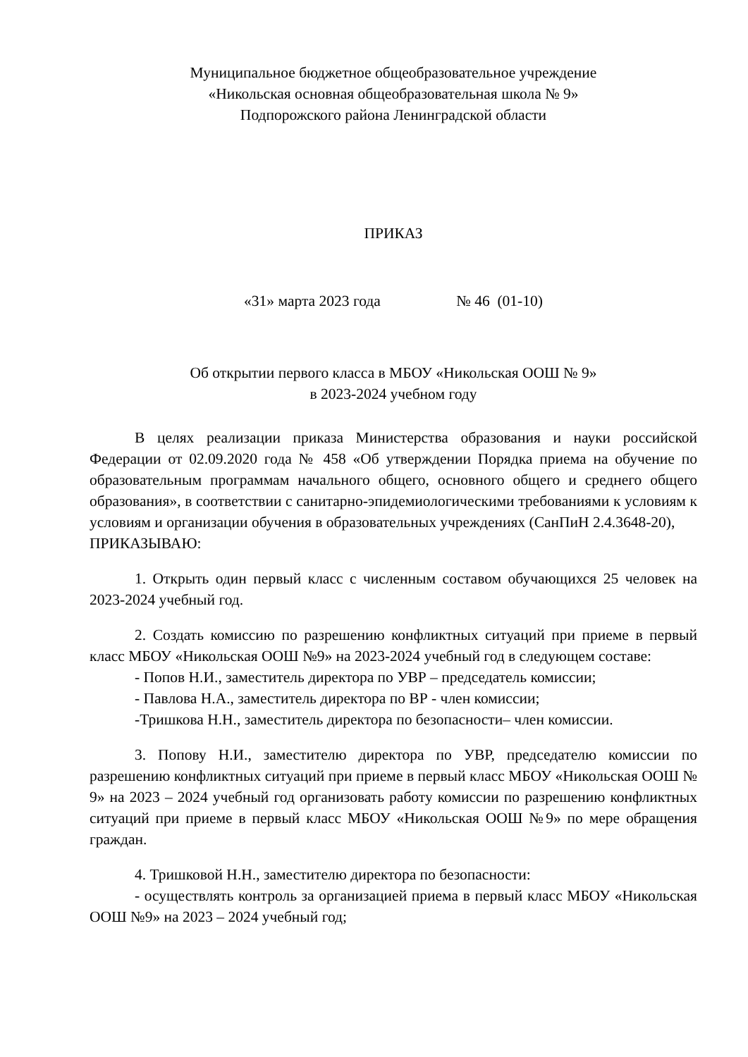Муниципальное бюджетное общеобразовательное учреждение
«Никольская основная общеобразовательная школа № 9»
Подпорожского района Ленинградской области
ПРИКАЗ
«31» марта 2023 года № 46 (01-10)
Об открытии первого класса в МБОУ «Никольская ООШ № 9»
в 2023-2024 учебном году
В целях реализации приказа Министерства образования и науки российской Федерации от 02.09.2020 года № 458 «Об утверждении Порядка приема на обучение по образовательным программам начального общего, основного общего и среднего общего образования», в соответствии с санитарно-эпидемиологическими требованиями к условиям к условиям и организации обучения в образовательных учреждениях (СанПиН 2.4.3648-20),
ПРИКАЗЫВАЮ:
1. Открыть один первый класс с численным составом обучающихся 25 человек на 2023-2024 учебный год.
2. Создать комиссию по разрешению конфликтных ситуаций при приеме в первый класс МБОУ «Никольская ООШ №9» на 2023-2024 учебный год в следующем составе:
- Попов Н.И., заместитель директора по УВР – председатель комиссии;
- Павлова Н.А., заместитель директора по ВР - член комиссии;
-Тришкова Н.Н., заместитель директора по безопасности– член комиссии.
3. Попову Н.И., заместителю директора по УВР, председателю комиссии по разрешению конфликтных ситуаций при приеме в первый класс МБОУ «Никольская ООШ № 9» на 2023 – 2024 учебный год организовать работу комиссии по разрешению конфликтных ситуаций при приеме в первый класс МБОУ «Никольская ООШ №9» по мере обращения граждан.
4. Тришковой Н.Н., заместителю директора по безопасности:
- осуществлять контроль за организацией приема в первый класс МБОУ «Никольская ООШ №9» на 2023 – 2024 учебный год;